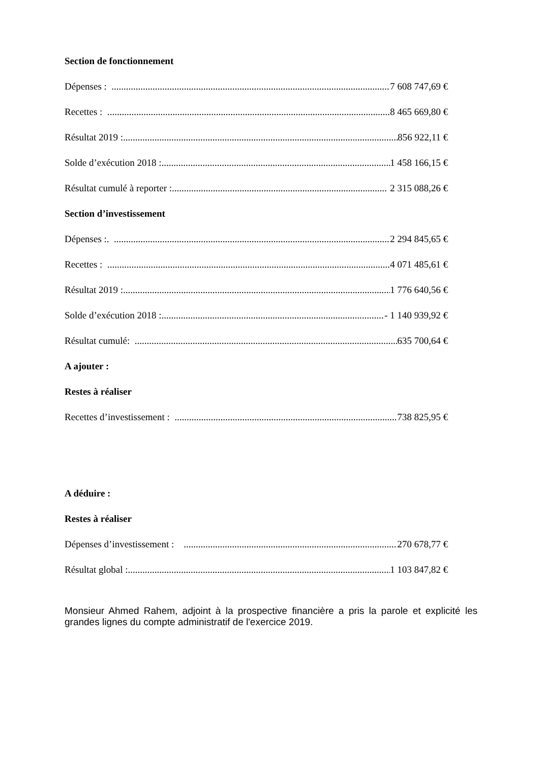Section de fonctionnement
Dépenses : 7 608 747,69 €
Recettes : 8 465 669,80 €
Résultat 2019 : 856 922,11 €
Solde d’exécution 2018 : 1 458 166,15 €
Résultat cumulé à reporter : 2 315 088,26 €
Section d’investissement
Dépenses :. 2 294 845,65 €
Recettes : 4 071 485,61 €
Résultat 2019 :. 1 776 640,56 €
Solde d’exécution 2018 : - 1 140 939,92 €
Résultat cumulé: 635 700,64 €
A ajouter :
Restes à réaliser
Recettes d’investissement : 738 825,95 €
A déduire :
Restes à réaliser
Dépenses d’investissement : 270 678,77 €
Résultat global : 1 103 847,82 €
Monsieur Ahmed Rahem, adjoint à la prospective financière a pris la parole et explicité les grandes lignes du compte administratif de l'exercice 2019.